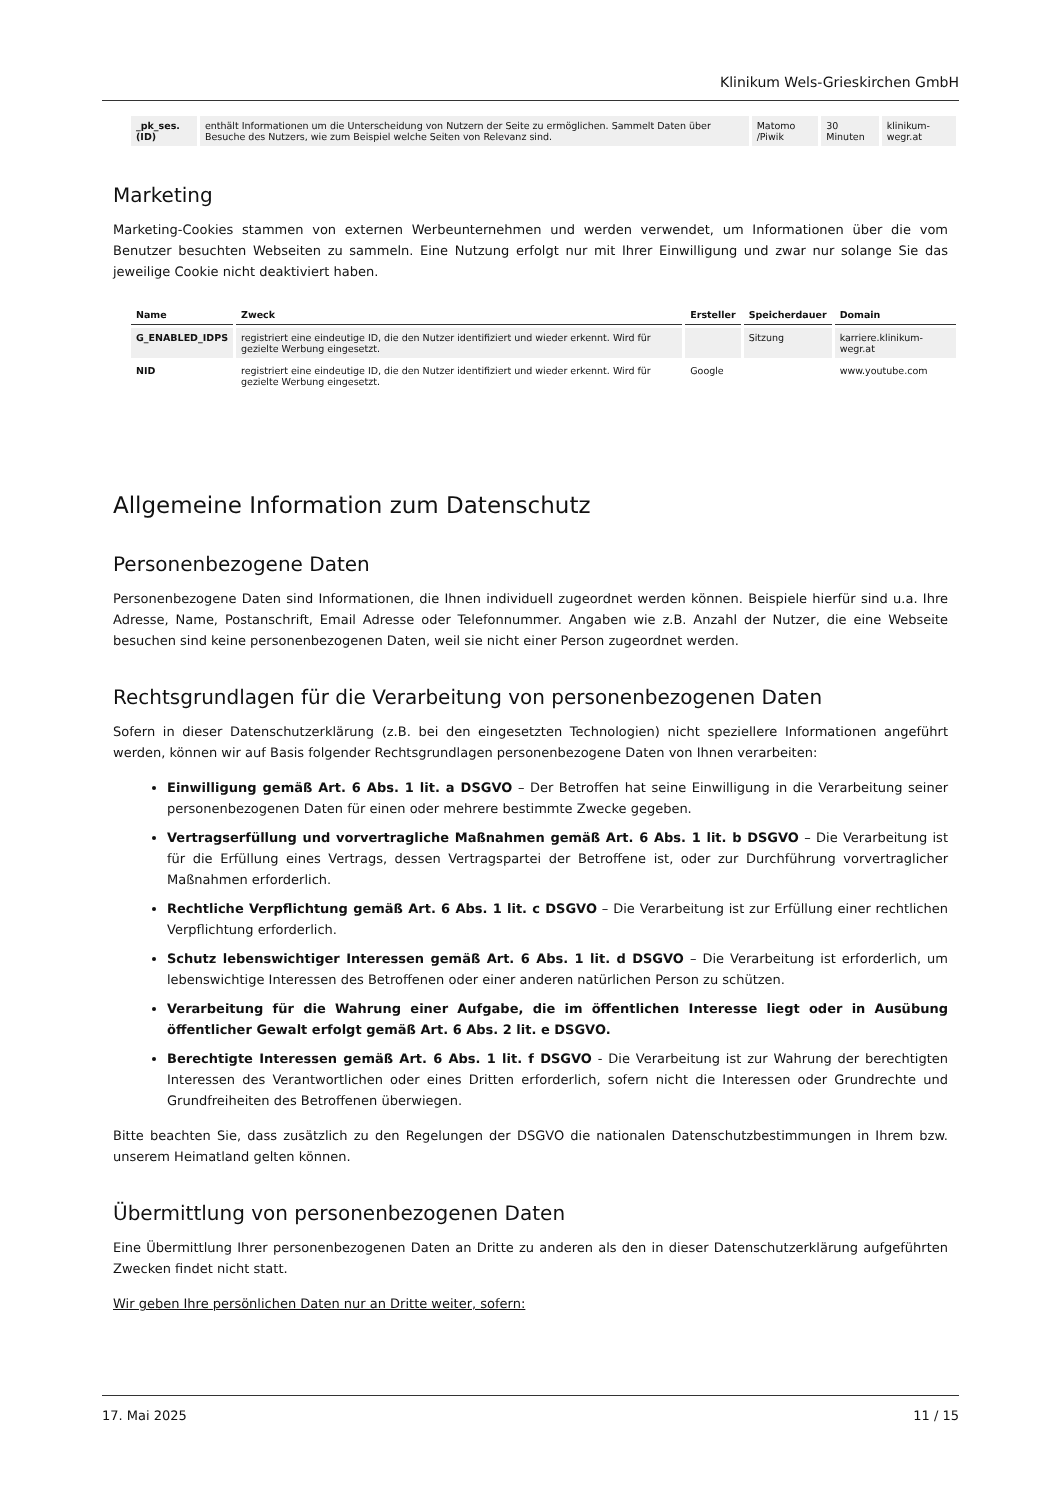Klinikum Wels-Grieskirchen GmbH
| _pk_ses.(ID) | enthält Informationen um die Unterscheidung von Nutzern der Seite zu ermöglichen. Sammelt Daten über Besuche des Nutzers, wie zum Beispiel welche Seiten von Relevanz sind. | Matomo /Piwik | 30 Minuten | klinikum-wegr.at |
Marketing
Marketing-Cookies stammen von externen Werbeunternehmen und werden verwendet, um Informationen über die vom Benutzer besuchten Webseiten zu sammeln. Eine Nutzung erfolgt nur mit Ihrer Einwilligung und zwar nur solange Sie das jeweilige Cookie nicht deaktiviert haben.
| Name | Zweck | Ersteller | Speicherdauer | Domain |
| --- | --- | --- | --- | --- |
| G_ENABLED_IDPS | registriert eine eindeutige ID, die den Nutzer identifiziert und wieder erkennt. Wird für gezielte Werbung eingesetzt. | | Sitzung | karriere.klinikum-wegr.at |
| NID | registriert eine eindeutige ID, die den Nutzer identifiziert und wieder erkennt. Wird für gezielte Werbung eingesetzt. | Google | | www.youtube.com |
Allgemeine Information zum Datenschutz
Personenbezogene Daten
Personenbezogene Daten sind Informationen, die Ihnen individuell zugeordnet werden können. Beispiele hierfür sind u.a. Ihre Adresse, Name, Postanschrift, Email Adresse oder Telefonnummer. Angaben wie z.B. Anzahl der Nutzer, die eine Webseite besuchen sind keine personenbezogenen Daten, weil sie nicht einer Person zugeordnet werden.
Rechtsgrundlagen für die Verarbeitung von personenbezogenen Daten
Sofern in dieser Datenschutzerklärung (z.B. bei den eingesetzten Technologien) nicht speziellere Informationen angeführt werden, können wir auf Basis folgender Rechtsgrundlagen personenbezogene Daten von Ihnen verarbeiten:
Einwilligung gemäß Art. 6 Abs. 1 lit. a DSGVO – Der Betroffen hat seine Einwilligung in die Verarbeitung seiner personenbezogenen Daten für einen oder mehrere bestimmte Zwecke gegeben.
Vertragserfüllung und vorvertragliche Maßnahmen gemäß Art. 6 Abs. 1 lit. b DSGVO – Die Verarbeitung ist für die Erfüllung eines Vertrags, dessen Vertragspartei der Betroffene ist, oder zur Durchführung vorvertraglicher Maßnahmen erforderlich.
Rechtliche Verpflichtung gemäß Art. 6 Abs. 1 lit. c DSGVO – Die Verarbeitung ist zur Erfüllung einer rechtlichen Verpflichtung erforderlich.
Schutz lebenswichtiger Interessen gemäß Art. 6 Abs. 1 lit. d DSGVO – Die Verarbeitung ist erforderlich, um lebenswichtige Interessen des Betroffenen oder einer anderen natürlichen Person zu schützen.
Verarbeitung für die Wahrung einer Aufgabe, die im öffentlichen Interesse liegt oder in Ausübung öffentlicher Gewalt erfolgt gemäß Art. 6 Abs. 2 lit. e DSGVO.
Berechtigte Interessen gemäß Art. 6 Abs. 1 lit. f DSGVO - Die Verarbeitung ist zur Wahrung der berechtigten Interessen des Verantwortlichen oder eines Dritten erforderlich, sofern nicht die Interessen oder Grundrechte und Grundfreiheiten des Betroffenen überwiegen.
Bitte beachten Sie, dass zusätzlich zu den Regelungen der DSGVO die nationalen Datenschutzbestimmungen in Ihrem bzw. unserem Heimatland gelten können.
Übermittlung von personenbezogenen Daten
Eine Übermittlung Ihrer personenbezogenen Daten an Dritte zu anderen als den in dieser Datenschutzerklärung aufgeführten Zwecken findet nicht statt.
Wir geben Ihre persönlichen Daten nur an Dritte weiter, sofern:
17. Mai 2025 11 / 15